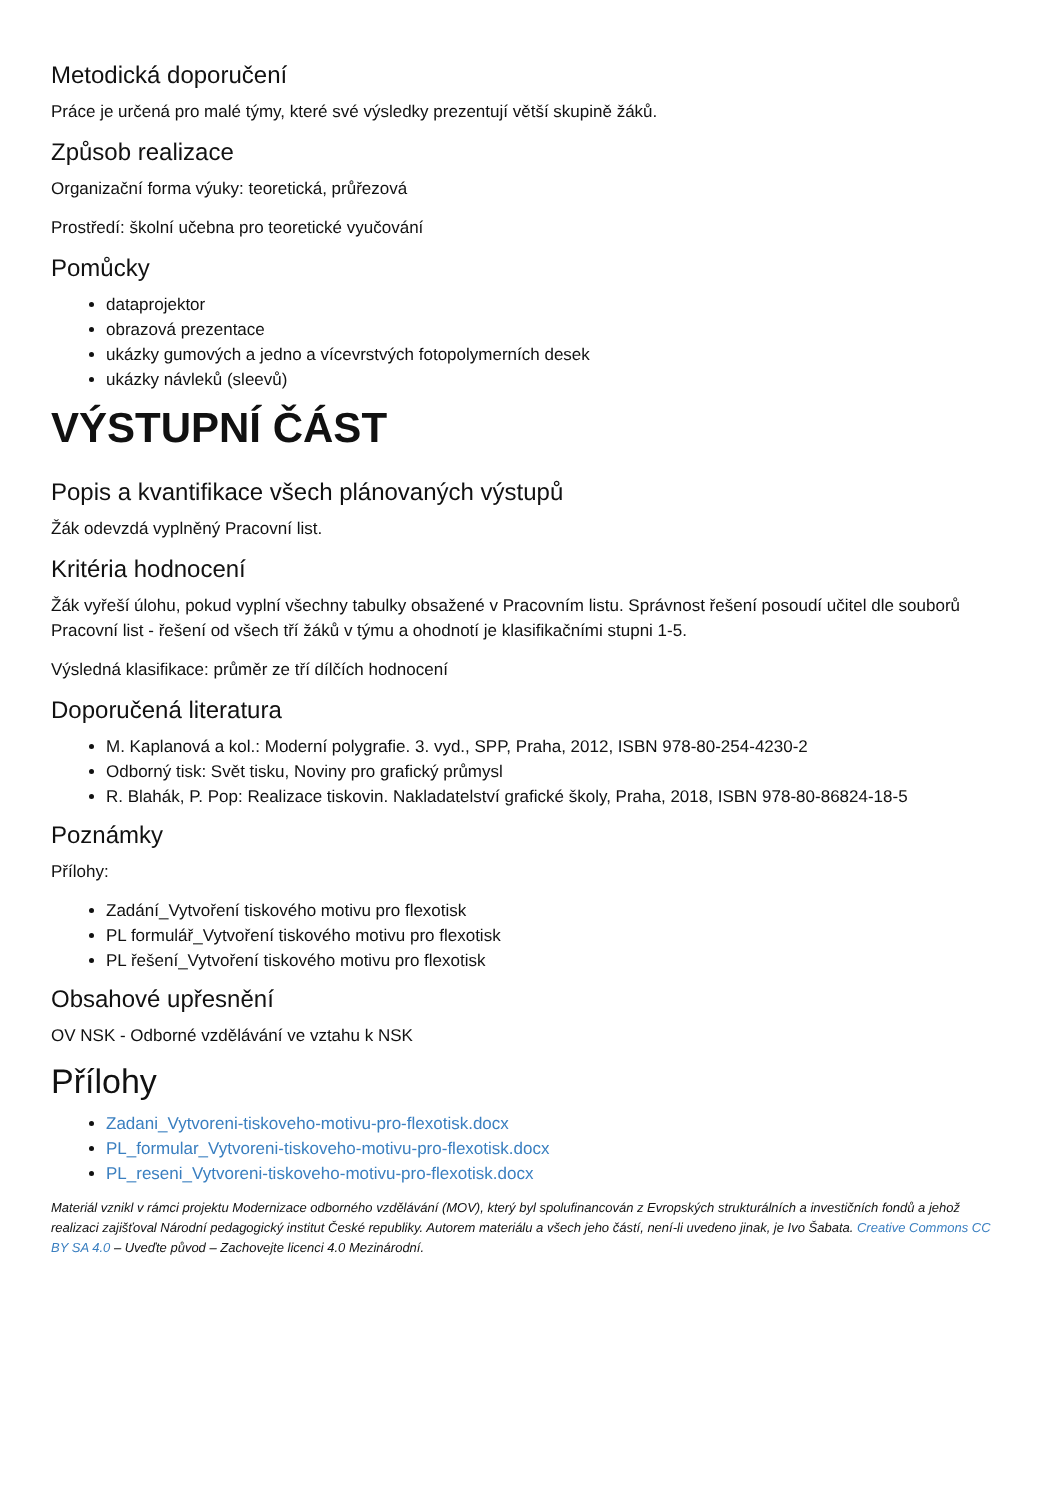Metodická doporučení
Práce je určená pro malé týmy, které své výsledky prezentují větší skupině žáků.
Způsob realizace
Organizační forma výuky: teoretická, průřezová
Prostředí: školní učebna pro teoretické vyučování
Pomůcky
dataprojektor
obrazová prezentace
ukázky gumových a jedno a vícevrstvých fotopolymerních desek
ukázky návleků (sleevů)
VÝSTUPNÍ ČÁST
Popis a kvantifikace všech plánovaných výstupů
Žák odevzdá vyplněný Pracovní list.
Kritéria hodnocení
Žák vyřeší úlohu, pokud vyplní všechny tabulky obsažené v Pracovním listu. Správnost řešení posoudí učitel dle souborů Pracovní list - řešení od všech tří žáků v týmu a ohodnotí je klasifikačními stupni 1-5.
Výsledná klasifikace: průměr ze tří dílčích hodnocení
Doporučená literatura
M. Kaplanová a kol.: Moderní polygrafie. 3. vyd., SPP, Praha, 2012, ISBN 978-80-254-4230-2
Odborný tisk: Svět tisku, Noviny pro grafický průmysl
R. Blahák, P. Pop: Realizace tiskovin. Nakladatelství grafické školy, Praha, 2018, ISBN 978-80-86824-18-5
Poznámky
Přílohy:
Zadání_Vytvoření tiskového motivu pro flexotisk
PL formulář_Vytvoření tiskového motivu pro flexotisk
PL řešení_Vytvoření tiskového motivu pro flexotisk
Obsahové upřesnění
OV NSK - Odborné vzdělávání ve vztahu k NSK
Přílohy
Zadani_Vytvoreni-tiskoveho-motivu-pro-flexotisk.docx
PL_formular_Vytvoreni-tiskoveho-motivu-pro-flexotisk.docx
PL_reseni_Vytvoreni-tiskoveho-motivu-pro-flexotisk.docx
Materiál vznikl v rámci projektu Modernizace odborného vzdělávání (MOV), který byl spolufinancován z Evropských strukturálních a investičních fondů a jehož realizaci zajišťoval Národní pedagogický institut České republiky. Autorem materiálu a všech jeho částí, není-li uvedeno jinak, je Ivo Šabata. Creative Commons CC BY SA 4.0 – Uveďte původ – Zachovejte licenci 4.0 Mezinárodní.